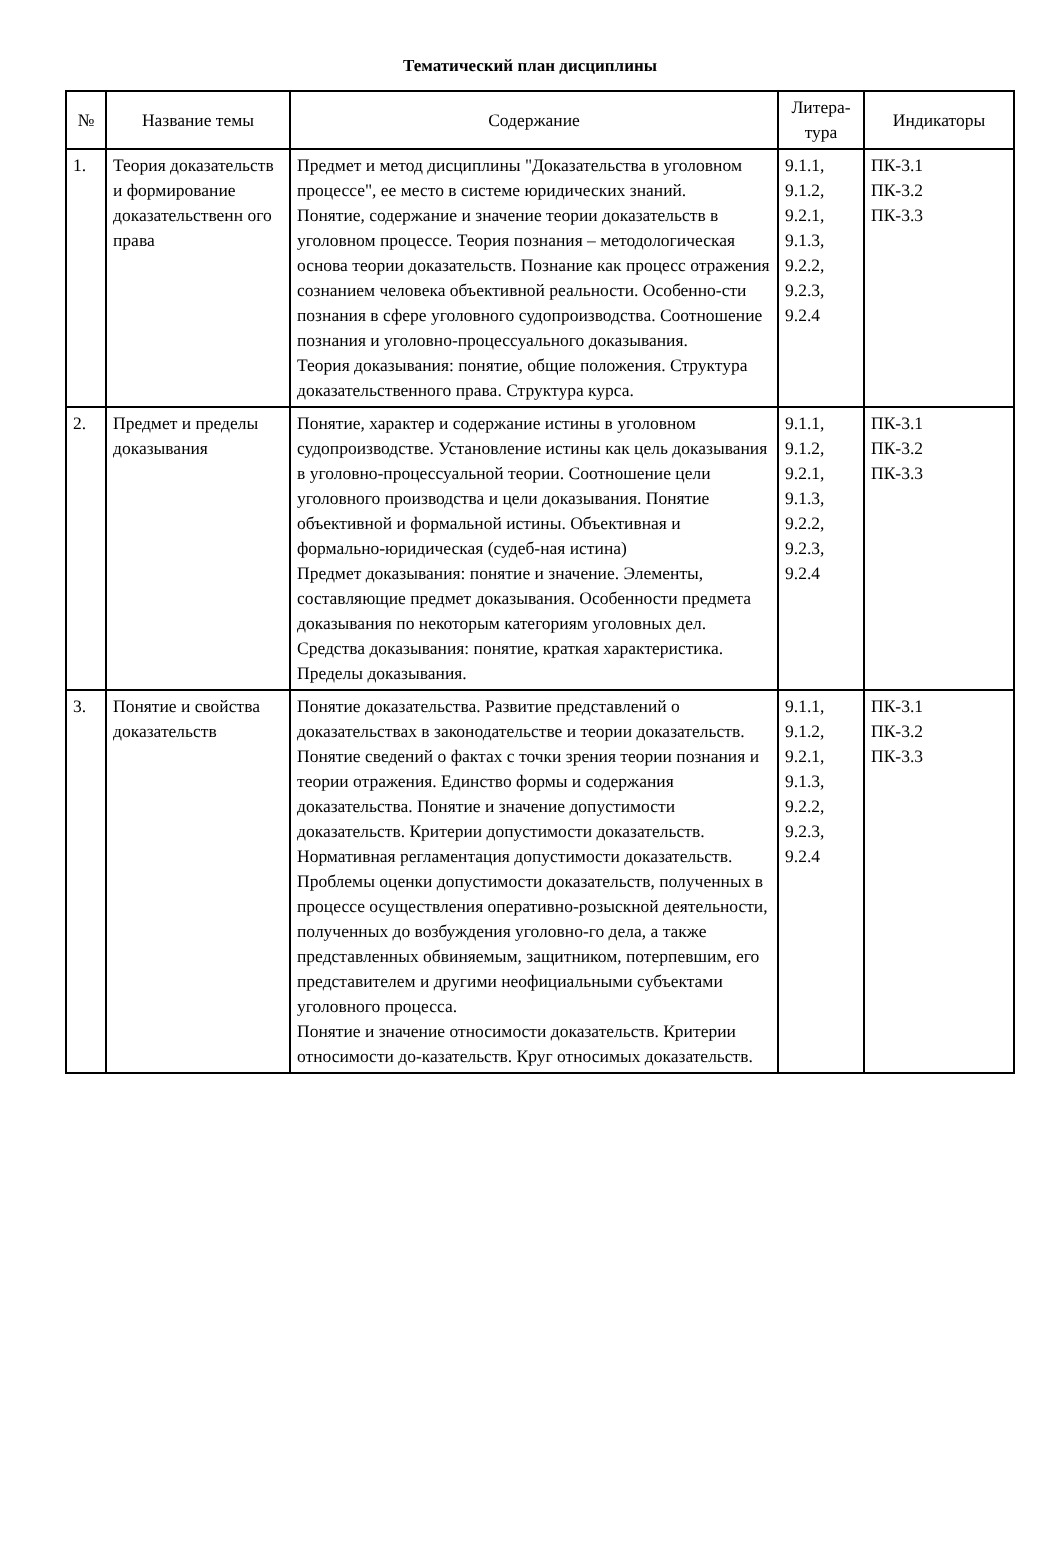Тематический план дисциплины
| № | Название темы | Содержание | Литера- тура | Индикаторы |
| --- | --- | --- | --- | --- |
| 1. | Теория доказательств и формирование доказательственн ого права | Предмет и метод дисциплины "Доказательства в уголовном процессе", ее место в системе юридических знаний. Понятие, содержание и значение теории доказательств в уголовном процессе. Теория познания – методологическая основа теории доказательств. Познание как процесс отражения сознанием человека объективной реальности. Особенно-сти познания в сфере уголовного судопроизводства. Соотношение познания и уголовно-процессуального доказывания. Теория доказывания: понятие, общие положения. Структура доказательственного права. Структура курса. | 9.1.1, 9.1.2, 9.2.1, 9.1.3, 9.2.2, 9.2.3, 9.2.4 | ПК-3.1 ПК-3.2 ПК-3.3 |
| 2. | Предмет и пределы доказывания | Понятие, характер и содержание истины в уголовном судопроизводстве. Установление истины как цель доказывания в уголовно-процессуальной теории. Соотношение цели уголовного производства и цели доказывания. Понятие объективной и формальной истины. Объективная и формально-юридическая (судеб-ная истина) Предмет доказывания: понятие и значение. Элементы, составляющие предмет доказывания. Особенности предмета доказывания по некоторым категориям уголовных дел. Средства доказывания: понятие, краткая характеристика. Пределы доказывания. | 9.1.1, 9.1.2, 9.2.1, 9.1.3, 9.2.2, 9.2.3, 9.2.4 | ПК-3.1 ПК-3.2 ПК-3.3 |
| 3. | Понятие и свойства доказательств | Понятие доказательства. Развитие представлений о доказательствах в законодательстве и теории доказательств. Понятие сведений о фактах с точки зрения теории познания и теории отражения. Единство формы и содержания доказательства. Понятие и значение допустимости доказательств. Критерии допустимости доказательств. Нормативная регламентация допустимости доказательств. Проблемы оценки допустимости доказательств, полученных в процессе осуществления оперативно-розыскной деятельности, полученных до возбуждения уголовно-го дела, а также представленных обвиняемым, защитником, потерпевшим, его представителем и другими неофициальными субъектами уголовного процесса. Понятие и значение относимости доказательств. Критерии относимости до-казательств. Круг относимых доказательств. | 9.1.1, 9.1.2, 9.2.1, 9.1.3, 9.2.2, 9.2.3, 9.2.4 | ПК-3.1 ПК-3.2 ПК-3.3 |